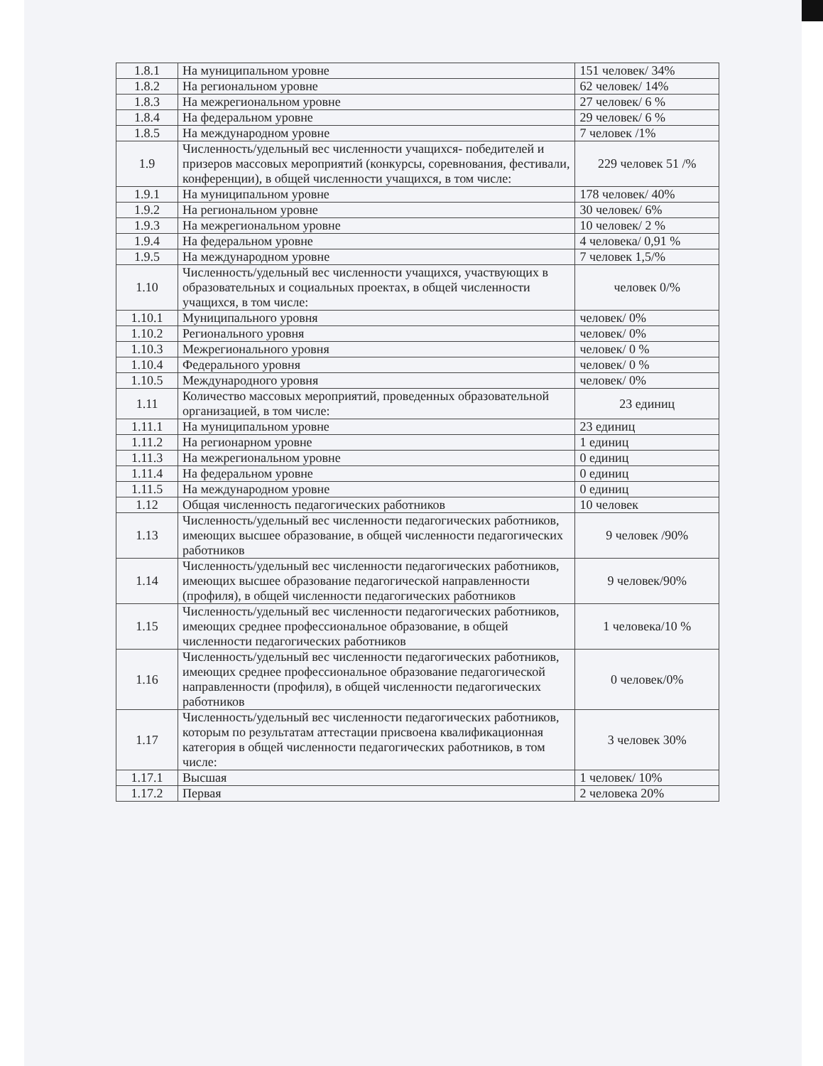| 1.8.1 | На муниципальном уровне | 151 человек/ 34% |
| 1.8.2 | На региональном уровне | 62 человек/ 14% |
| 1.8.3 | На межрегиональном уровне | 27 человек/ 6 % |
| 1.8.4 | На федеральном уровне | 29 человек/ 6 % |
| 1.8.5 | На международном уровне | 7 человек /1% |
| 1.9 | Численность/удельный вес численности учащихся- победителей и призеров массовых мероприятий (конкурсы, соревнования, фестивали, конференции), в общей численности учащихся, в том числе: | 229 человек 51 /% |
| 1.9.1 | На муниципальном уровне | 178 человек/ 40% |
| 1.9.2 | На региональном уровне | 30 человек/ 6% |
| 1.9.3 | На межрегиональном уровне | 10 человек/ 2 % |
| 1.9.4 | На федеральном уровне | 4 человека/ 0,91 % |
| 1.9.5 | На международном уровне | 7 человек 1,5/% |
| 1.10 | Численность/удельный вес численности учащихся, участвующих в образовательных и социальных проектах, в общей численности учащихся, в том числе: | человек 0/% |
| 1.10.1 | Муниципального уровня | человек/ 0% |
| 1.10.2 | Регионального уровня | человек/ 0% |
| 1.10.3 | Межрегионального уровня | человек/ 0 % |
| 1.10.4 | Федерального уровня | человек/ 0 % |
| 1.10.5 | Международного уровня | человек/ 0% |
| 1.11 | Количество массовых мероприятий, проведенных образовательной организацией, в том числе: | 23 единиц |
| 1.11.1 | На муниципальном уровне | 23 единиц |
| 1.11.2 | На регионарном уровне | 1 единиц |
| 1.11.3 | На межрегиональном уровне | 0 единиц |
| 1.11.4 | На федеральном уровне | 0 единиц |
| 1.11.5 | На международном уровне | 0 единиц |
| 1.12 | Общая численность педагогических работников | 10 человек |
| 1.13 | Численность/удельный вес численности педагогических работников, имеющих высшее образование, в общей численности педагогических работников | 9 человек /90% |
| 1.14 | Численность/удельный вес численности педагогических работников, имеющих высшее образование педагогической направленности (профиля), в общей численности педагогических работников | 9 человек/90% |
| 1.15 | Численность/удельный вес численности педагогических работников, имеющих среднее профессиональное образование, в общей численности педагогических работников | 1 человека/10 % |
| 1.16 | Численность/удельный вес численности педагогических работников, имеющих среднее профессиональное образование педагогической направленности (профиля), в общей численности педагогических работников | 0 человек/0% |
| 1.17 | Численность/удельный вес численности педагогических работников, которым по результатам аттестации присвоена квалификационная категория в общей численности педагогических работников, в том числе: | 3 человек 30% |
| 1.17.1 | Высшая | 1 человек/ 10% |
| 1.17.2 | Первая | 2 человека 20% |